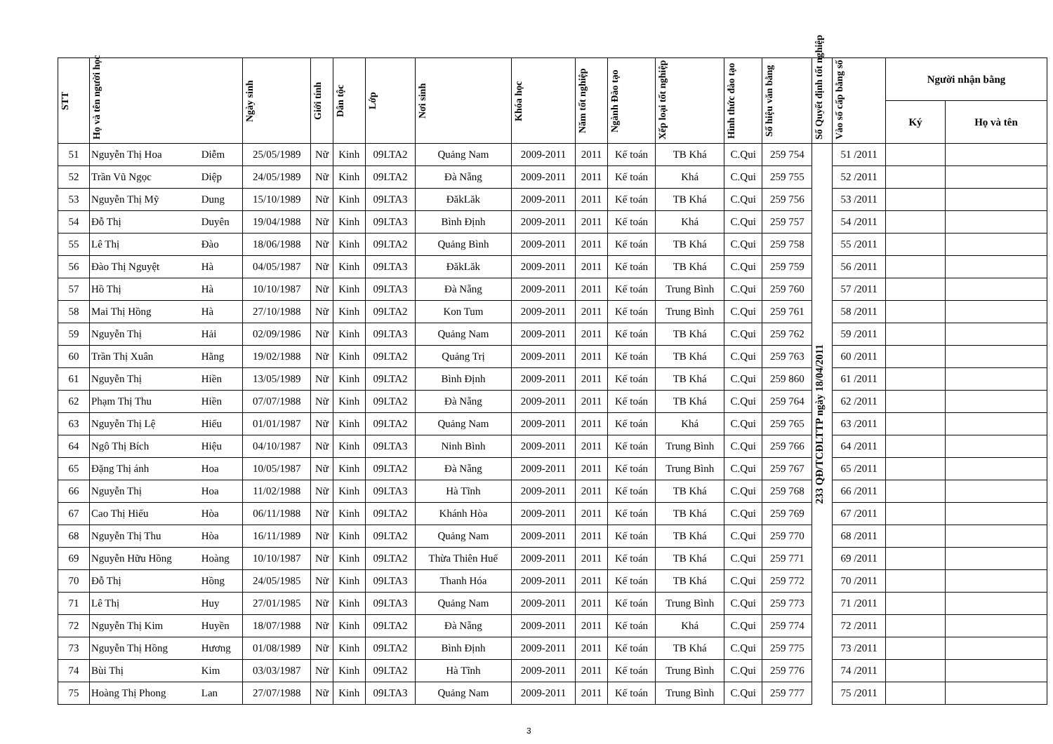| STT | Họ và tên người học | | Ngày sinh | Giới tính | Dân tộc | Lớp | Nơi sinh | Khóa học | Năm tốt nghiệp | Ngành Đào tạo | Xếp loại tốt nghiệp | Hình thức đào tạo | Số hiệu văn bằng | Số Quyết định tốt nghiệp | Vào sổ cấp bằng số | Người nhận bằng | |
| --- | --- | --- | --- | --- | --- | --- | --- | --- | --- | --- | --- | --- | --- | --- | --- | --- | --- |
| | | | | | | | | | | | | | | | | Ký | Họ và tên |
| 51 | Nguyễn Thị Hoa | Diễm | 25/05/1989 | Nữ | Kinh | 09LTA2 | Quảng Nam | 2009-2011 | 2011 | Kế toán | TB Khá | C.Qui | 259 754 | 233 QĐ/TCĐLTTP ngày 18/04/2011 | 51 /2011 | | |
| 52 | Trần Vũ Ngọc | Diệp | 24/05/1989 | Nữ | Kinh | 09LTA2 | Đà Nẵng | 2009-2011 | 2011 | Kế toán | Khá | C.Qui | 259 755 | | 52 /2011 | | |
| 53 | Nguyễn Thị Mỹ | Dung | 15/10/1989 | Nữ | Kinh | 09LTA3 | ĐăkLăk | 2009-2011 | 2011 | Kế toán | TB Khá | C.Qui | 259 756 | | 53 /2011 | | |
| 54 | Đỗ Thị | Duyên | 19/04/1988 | Nữ | Kinh | 09LTA3 | Bình Định | 2009-2011 | 2011 | Kế toán | Khá | C.Qui | 259 757 | | 54 /2011 | | |
| 55 | Lê Thị | Đào | 18/06/1988 | Nữ | Kinh | 09LTA2 | Quảng Bình | 2009-2011 | 2011 | Kế toán | TB Khá | C.Qui | 259 758 | | 55 /2011 | | |
| 56 | Đào Thị Nguyệt | Hà | 04/05/1987 | Nữ | Kinh | 09LTA3 | ĐăkLăk | 2009-2011 | 2011 | Kế toán | TB Khá | C.Qui | 259 759 | | 56 /2011 | | |
| 57 | Hồ Thị | Hà | 10/10/1987 | Nữ | Kinh | 09LTA3 | Đà Nẵng | 2009-2011 | 2011 | Kế toán | Trung Bình | C.Qui | 259 760 | | 57 /2011 | | |
| 58 | Mai Thị Hồng | Hà | 27/10/1988 | Nữ | Kinh | 09LTA2 | Kon Tum | 2009-2011 | 2011 | Kế toán | Trung Bình | C.Qui | 259 761 | | 58 /2011 | | |
| 59 | Nguyễn Thị | Hải | 02/09/1986 | Nữ | Kinh | 09LTA3 | Quảng Nam | 2009-2011 | 2011 | Kế toán | TB Khá | C.Qui | 259 762 | | 59 /2011 | | |
| 60 | Trần Thị Xuân | Hằng | 19/02/1988 | Nữ | Kinh | 09LTA2 | Quảng Trị | 2009-2011 | 2011 | Kế toán | TB Khá | C.Qui | 259 763 | | 60 /2011 | | |
| 61 | Nguyễn Thị | Hiền | 13/05/1989 | Nữ | Kinh | 09LTA2 | Bình Định | 2009-2011 | 2011 | Kế toán | TB Khá | C.Qui | 259 860 | | 61 /2011 | | |
| 62 | Phạm Thị Thu | Hiền | 07/07/1988 | Nữ | Kinh | 09LTA2 | Đà Nẵng | 2009-2011 | 2011 | Kế toán | TB Khá | C.Qui | 259 764 | | 62 /2011 | | |
| 63 | Nguyễn Thị Lệ | Hiếu | 01/01/1987 | Nữ | Kinh | 09LTA2 | Quảng Nam | 2009-2011 | 2011 | Kế toán | Khá | C.Qui | 259 765 | | 63 /2011 | | |
| 64 | Ngô Thị Bích | Hiệu | 04/10/1987 | Nữ | Kinh | 09LTA3 | Ninh Bình | 2009-2011 | 2011 | Kế toán | Trung Bình | C.Qui | 259 766 | | 64 /2011 | | |
| 65 | Đặng Thị ánh | Hoa | 10/05/1987 | Nữ | Kinh | 09LTA2 | Đà Nẵng | 2009-2011 | 2011 | Kế toán | Trung Bình | C.Qui | 259 767 | | 65 /2011 | | |
| 66 | Nguyễn Thị | Hoa | 11/02/1988 | Nữ | Kinh | 09LTA3 | Hà Tĩnh | 2009-2011 | 2011 | Kế toán | TB Khá | C.Qui | 259 768 | | 66 /2011 | | |
| 67 | Cao Thị Hiếu | Hòa | 06/11/1988 | Nữ | Kinh | 09LTA2 | Khánh Hòa | 2009-2011 | 2011 | Kế toán | TB Khá | C.Qui | 259 769 | | 67 /2011 | | |
| 68 | Nguyễn Thị Thu | Hòa | 16/11/1989 | Nữ | Kinh | 09LTA2 | Quảng Nam | 2009-2011 | 2011 | Kế toán | TB Khá | C.Qui | 259 770 | | 68 /2011 | | |
| 69 | Nguyễn Hữu Hồng | Hoàng | 10/10/1987 | Nữ | Kinh | 09LTA2 | Thừa Thiên Huế | 2009-2011 | 2011 | Kế toán | TB Khá | C.Qui | 259 771 | | 69 /2011 | | |
| 70 | Đỗ Thị | Hồng | 24/05/1985 | Nữ | Kinh | 09LTA3 | Thanh Hóa | 2009-2011 | 2011 | Kế toán | TB Khá | C.Qui | 259 772 | | 70 /2011 | | |
| 71 | Lê Thị | Huy | 27/01/1985 | Nữ | Kinh | 09LTA3 | Quảng Nam | 2009-2011 | 2011 | Kế toán | Trung Bình | C.Qui | 259 773 | | 71 /2011 | | |
| 72 | Nguyễn Thị Kim | Huyền | 18/07/1988 | Nữ | Kinh | 09LTA2 | Đà Nẵng | 2009-2011 | 2011 | Kế toán | Khá | C.Qui | 259 774 | | 72 /2011 | | |
| 73 | Nguyễn Thị Hồng | Hương | 01/08/1989 | Nữ | Kinh | 09LTA2 | Bình Định | 2009-2011 | 2011 | Kế toán | TB Khá | C.Qui | 259 775 | | 73 /2011 | | |
| 74 | Bùi Thị | Kim | 03/03/1987 | Nữ | Kinh | 09LTA2 | Hà Tĩnh | 2009-2011 | 2011 | Kế toán | Trung Bình | C.Qui | 259 776 | | 74 /2011 | | |
| 75 | Hoàng Thị Phong | Lan | 27/07/1988 | Nữ | Kinh | 09LTA3 | Quảng Nam | 2009-2011 | 2011 | Kế toán | Trung Bình | C.Qui | 259 777 | | 75 /2011 | | |
3